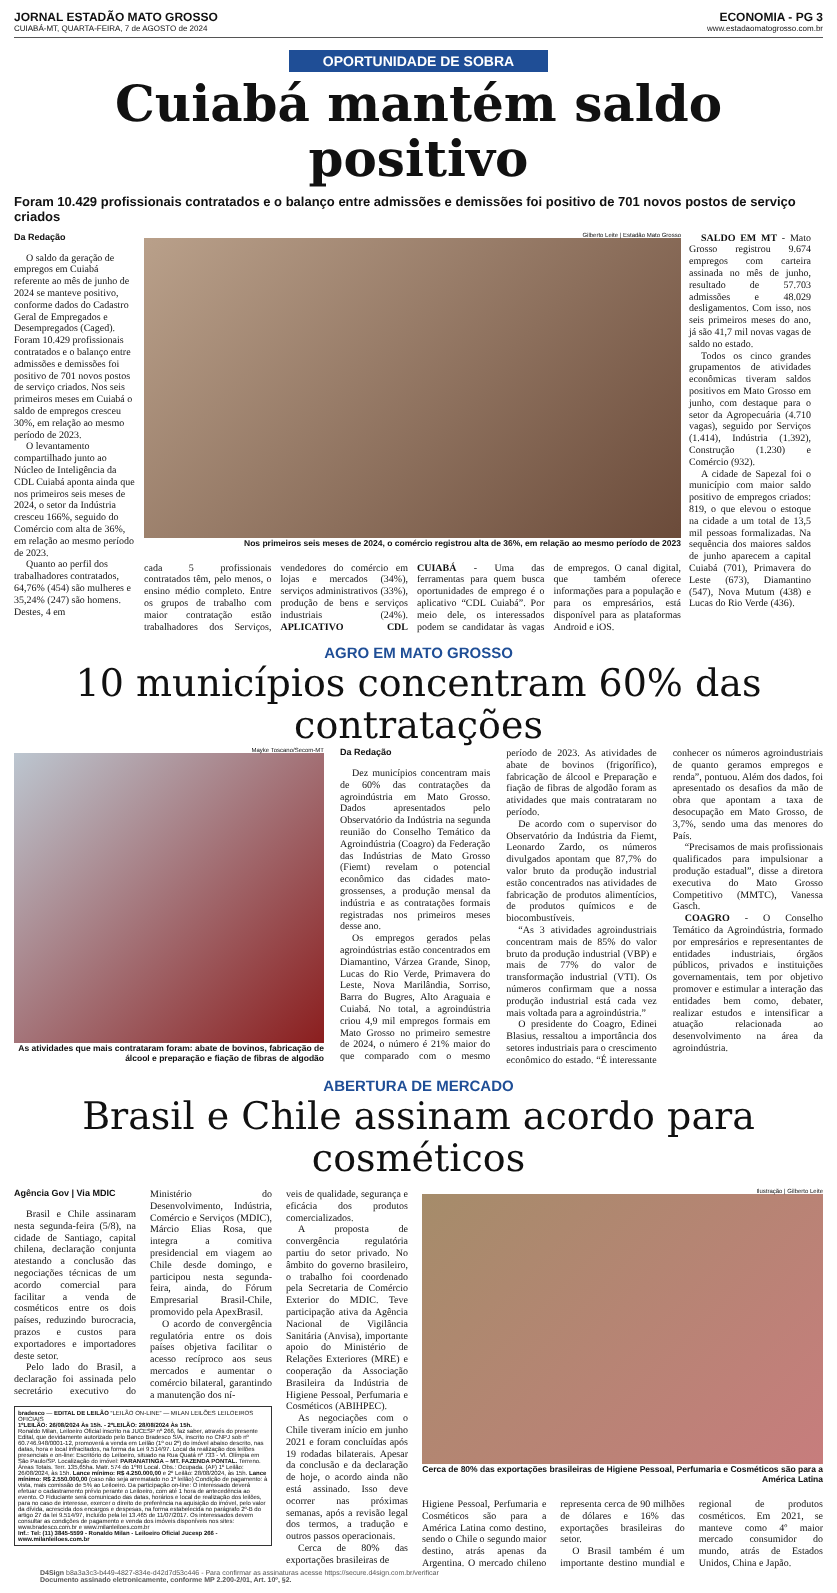JORNAL ESTADÃO MATO GROSSO
CUIABÁ-MT, QUARTA-FEIRA, 7 de AGOSTO de 2024
ECONOMIA - PG 3
www.estadaomatogrosso.com.br
OPORTUNIDADE DE SOBRA
Cuiabá mantém saldo positivo
Foram 10.429 profissionais contratados e o balanço entre admissões e demissões foi positivo de 701 novos postos de serviço criados
Da Redação
O saldo da geração de empregos em Cuiabá referente ao mês de junho de 2024 se manteve positivo, conforme dados do Cadastro Geral de Empregados e Desempregados (Caged). Foram 10.429 profissionais contratados e o balanço entre admissões e demissões foi positivo de 701 novos postos de serviço criados. Nos seis primeiros meses em Cuiabá o saldo de empregos cresceu 30%, em relação ao mesmo período de 2023.
O levantamento compartilhado junto ao Núcleo de Inteligência da CDL Cuiabá aponta ainda que nos primeiros seis meses de 2024, o setor da Indústria cresceu 166%, seguido do Comércio com alta de 36%, em relação ao mesmo período de 2023.
Quanto ao perfil dos trabalhadores contratados, 64,76% (454) são mulheres e 35,24% (247) são homens. Destes, 4 em
Gilberto Leite | Estadão Mato Grosso
Nos primeiros seis meses de 2024, o comércio registrou alta de 36%, em relação ao mesmo período de 2023
cada 5 profissionais contratados têm, pelo menos, o ensino médio completo. Entre os grupos de trabalho com maior contratação estão trabalhadores dos Serviços, vendedores do comércio em lojas e mercados (34%), serviços administrativos (33%), produção de bens e serviços industriais (24%). APLICATIVO CDL CUIABÁ - Uma das ferramentas para quem busca oportunidades de emprego é o aplicativo “CDL Cuiabá”. Por meio dele, os interessados podem se candidatar às vagas de empregos. O canal digital, que também oferece informações para a população e para os empresários, está disponível para as plataformas Android e iOS.
SALDO EM MT - Mato Grosso registrou 9.674 empregos com carteira assinada no mês de junho, resultado de 57.703 admissões e 48.029 desligamentos. Com isso, nos seis primeiros meses do ano, já são 41,7 mil novas vagas de saldo no estado.
Todos os cinco grandes grupamentos de atividades econômicas tiveram saldos positivos em Mato Grosso em junho, com destaque para o setor da Agropecuária (4.710 vagas), seguido por Serviços (1.414), Indústria (1.392), Construção (1.230) e Comércio (932).
A cidade de Sapezal foi o município com maior saldo positivo de empregos criados: 819, o que elevou o estoque na cidade a um total de 13,5 mil pessoas formalizadas. Na sequência dos maiores saldos de junho aparecem a capital Cuiabá (701), Primavera do Leste (673), Diamantino (547), Nova Mutum (438) e Lucas do Rio Verde (436).
AGRO EM MATO GROSSO
10 municípios concentram 60% das contratações
Mayke Toscano/Secom-MT
As atividades que mais contrataram foram: abate de bovinos, fabricação de álcool e preparação e fiação de fibras de algodão
Da Redação
Dez municípios concentram mais de 60% das contratações da agroindústria em Mato Grosso. Dados apresentados pelo Observatório da Indústria na segunda reunião do Conselho Temático da Agroindústria (Coagro) da Federação das Indústrias de Mato Grosso (Fiemt) revelam o potencial econômico das cidades mato-grossenses, a produção mensal da indústria e as contratações formais registradas nos primeiros meses desse ano.
Os empregos gerados pelas agroindústrias estão concentrados em Diamantino, Várzea Grande, Sinop, Lucas do Rio Verde, Primavera do Leste, Nova Marilândia, Sorriso, Barra do Bugres, Alto Araguaia e Cuiabá. No total, a agroindústria criou 4,9 mil empregos formais em Mato Grosso no primeiro semestre de 2024, o número é 21% maior do que comparado com o mesmo período de 2023. As atividades de abate de bovinos (frigorífico), fabricação de álcool e Preparação e fiação de fibras de algodão foram as atividades que mais contrataram no período.
De acordo com o supervisor do Observatório da Indústria da Fiemt, Leonardo Zardo, os números divulgados apontam que 87,7% do valor bruto da produção industrial estão concentrados nas atividades de fabricação de produtos alimentícios, de produtos químicos e de biocombustíveis.
“As 3 atividades agroindustriais concentram mais de 85% do valor bruto da produção industrial (VBP) e mais de 77% do valor de transformação industrial (VTI). Os números confirmam que a nossa produção industrial está cada vez mais voltada para a agroindústria.”
O presidente do Coagro, Edinei Blasius, ressaltou a importância dos setores industriais para o crescimento econômico do estado. “É interessante conhecer os números agroindustriais de quanto geramos empregos e renda”, pontuou. Além dos dados, foi apresentado os desafios da mão de obra que apontam a taxa de desocupação em Mato Grosso, de 3,7%, sendo uma das menores do País.
“Precisamos de mais profissionais qualificados para impulsionar a produção estadual”, disse a diretora executiva do Mato Grosso Competitivo (MMTC), Vanessa Gasch.
COAGRO - O Conselho Temático da Agroindústria, formado por empresários e representantes de entidades industriais, órgãos públicos, privados e instituições governamentais, tem por objetivo promover e estimular a interação das entidades bem como, debater, realizar estudos e intensificar a atuação relacionada ao desenvolvimento na área da agroindústria.
ABERTURA DE MERCADO
Brasil e Chile assinam acordo para cosméticos
Agência Gov | Via MDIC
Brasil e Chile assinaram nesta segunda-feira (5/8), na cidade de Santiago, capital chilena, declaração conjunta atestando a conclusão das negociações técnicas de um acordo comercial para facilitar a venda de cosméticos entre os dois países, reduzindo burocracia, prazos e custos para exportadores e importadores deste setor.
Pelo lado do Brasil, a declaração foi assinada pelo secretário executivo do Ministério do Desenvolvimento, Indústria, Comércio e Serviços (MDIC), Márcio Elias Rosa, que integra a comitiva presidencial em viagem ao Chile desde domingo, e participou nesta segunda-feira, ainda, do Fórum Empresarial Brasil-Chile, promovido pela ApexBrasil.
O acordo de convergência regulatória entre os dois países objetiva facilitar o acesso recíproco aos seus mercados e aumentar o comércio bilateral, garantindo a manutenção dos ní-
bradesco — EDITAL DE LEILÃO “LEILÃO ON-LINE” — MILAN LEILÕES LEILOEIROS OFICIAIS
1ºLEILÃO: 26/08/2024 Às 15h. - 2ºLEILÃO: 28/08/2024 Às 15h.
Ronaldo Milan, Leiloeiro Oficial inscrito na JUCESP nº 266, faz saber, através do presente Edital, que devidamente autorizado pelo Banco Bradesco S/A, inscrito no CNPJ sob nº 60.746.948/0001-12, promoverá a venda em Leilão (1º ou 2º) do imóvel abaixo descrito, nas datas, hora e local infracitados, na forma da Lei 9.514/97. Local da realização dos leilões presenciais e on-line: Escritório do Leiloeiro, situado na Rua Quatá nº 733 - Vl. Olímpia em São Paulo/SP. Localização do imóvel: PARANATINGA – MT. FAZENDA PONTAL. Terreno. Áreas Totais. Terr. 135,65ha. Matr. 574 do 1ºRI Local. Obs.: Ocupada. (AF) 1º Leilão: 26/08/2024, às 15h. Lance mínimo: R$ 4.250.000,00 e 2º Leilão: 28/08/2024, às 15h. Lance mínimo: R$ 2.550.000,00 (caso não seja arrematado no 1º leilão) Condição de pagamento: à vista, mais comissão de 5% ao Leiloeiro. Da participação on-line: O interessado deverá efetuar o cadastramento prévio perante o Leiloeiro, com até 1 hora de antecedência ao evento. O Fiduciante será comunicado das datas, horários e local de realização dos leilões, para no caso de interesse, exercer o direito de preferência na aquisição do imóvel, pelo valor da dívida, acrescida dos encargos e despesas, na forma estabelecida no parágrafo 2º-B do artigo 27 da lei 9.514/97, incluído pela lei 13.465 de 11/07/2017. Os interessados devem consultar as condições de pagamento e venda dos imóveis disponíveis nos sites: www.bradesco.com.br e www.milanleiloes.com.br
Inf.: Tel: (11) 3845-5599 - Ronaldo Milan - Leiloeiro Oficial Jucesp 266 - www.milanleiloes.com.br
veis de qualidade, segurança e eficácia dos produtos comercializados.
A proposta de convergência regulatória partiu do setor privado. No âmbito do governo brasileiro, o trabalho foi coordenado pela Secretaria de Comércio Exterior do MDIC. Teve participação ativa da Agência Nacional de Vigilância Sanitária (Anvisa), importante apoio do Ministério de Relações Exteriores (MRE) e cooperação da Associação Brasileira da Indústria de Higiene Pessoal, Perfumaria e Cosméticos (ABIHPEC).
As negociações com o Chile tiveram início em junho 2021 e foram concluídas após 19 rodadas bilaterais. Apesar da conclusão e da declaração de hoje, o acordo ainda não está assinado. Isso deve ocorrer nas próximas semanas, após a revisão legal dos termos, a tradução e outros passos operacionais.
Cerca de 80% das exportações brasileiras de
Ilustração | Gilberto Leite
Cerca de 80% das exportações brasileiras de Higiene Pessoal, Perfumaria e Cosméticos são para a América Latina
Higiene Pessoal, Perfumaria e Cosméticos são para a América Latina como destino, sendo o Chile o segundo maior destino, atrás apenas da Argentina. O mercado chileno representa cerca de 90 milhões de dólares e 16% das exportações brasileiras do setor.
O Brasil também é um importante destino mundial e regional de produtos cosméticos. Em 2021, se manteve como 4º maior mercado consumidor do mundo, atrás de Estados Unidos, China e Japão.
D4Sign b8a3a3c3-b449-4827-834e-d42d7d53c446 - Para confirmar as assinaturas acesse https://secure.d4sign.com.br/verificar
Documento assinado eletronicamente, conforme MP 2.200-2/01, Art. 10º, §2.